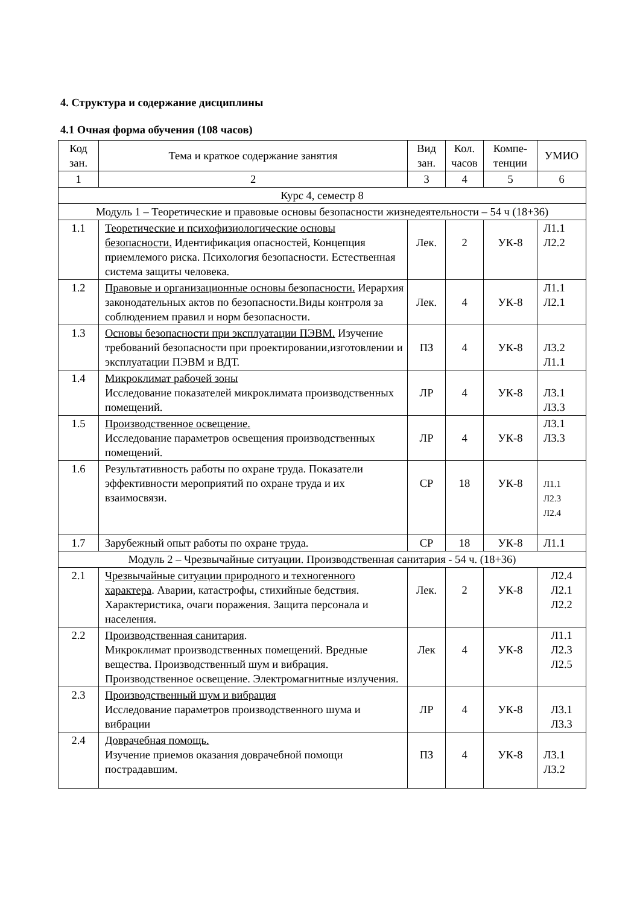4. Структура и содержание дисциплины
4.1 Очная форма обучения (108 часов)
| Код зан. | Тема и краткое содержание занятия | Вид зан. | Кол. часов | Компе-тенции | УМИО |
| --- | --- | --- | --- | --- | --- |
| 1 | 2 | 3 | 4 | 5 | 6 |
| Курс 4, семестр 8 | | | | | |
| Модуль 1 – Теоретические и правовые основы безопасности жизнедеятельности – 54 ч (18+36) | | | | | |
| 1.1 | Теоретические и психофизиологические основы безопасности. Идентификация опасностей, Концепция приемлемого риска. Психология безопасности. Естественная система защиты человека. | Лек. | 2 | УК-8 | Л1.1 Л2.2 |
| 1.2 | Правовые и организационные основы безопасности. Иерархия законодательных актов по безопасности.Виды контроля за соблюдением правил и норм безопасности. | Лек. | 4 | УК-8 | Л1.1 Л2.1 |
| 1.3 | Основы безопасности при эксплуатации ПЭВМ. Изучение требований безопасности при проектировании,изготовлении и эксплуатации ПЭВМ и ВДТ. | ПЗ | 4 | УК-8 | Л3.2 Л1.1 |
| 1.4 | Микроклимат рабочей зоны Исследование показателей микроклимата производственных помещений. | ЛР | 4 | УК-8 | Л3.1 Л3.3 |
| 1.5 | Производственное освещение. Исследование параметров освещения производственных помещений. | ЛР | 4 | УК-8 | Л3.1 Л3.3 |
| 1.6 | Результативность работы по охране труда. Показатели эффективности мероприятий по охране труда и их взаимосвязи. | СР | 18 | УК-8 | Л1.1 Л2.3 Л2.4 |
| 1.7 | Зарубежный опыт работы по охране труда. | СР | 18 | УК-8 | Л1.1 |
| Модуль 2 – Чрезвычайные ситуации. Производственная санитария - 54 ч. (18+36) | | | | | |
| 2.1 | Чрезвычайные ситуации природного и техногенного характера . Аварии, катастрофы, стихийные бедствия. Характеристика, очаги поражения. Защита персонала и населения. | Лек. | 2 | УК-8 | Л2.4 Л2.1 Л2.2 |
| 2.2 | Производственная санитария . Микроклимат производственных помещений. Вредные вещества. Производственный шум и вибрация. Производственное освещение. Электромагнитные излучения. | Лек | 4 | УК-8 | Л1.1 Л2.3 Л2.5 |
| 2.3 | Производственный шум и вибрация Исследование параметров производственного шума и вибрации | ЛР | 4 | УК-8 | Л3.1 Л3.3 |
| 2.4 | Доврачебная помощь. Изучение приемов оказания доврачебной помощи пострадавшим. | ПЗ | 4 | УК-8 | Л3.1 Л3.2 |